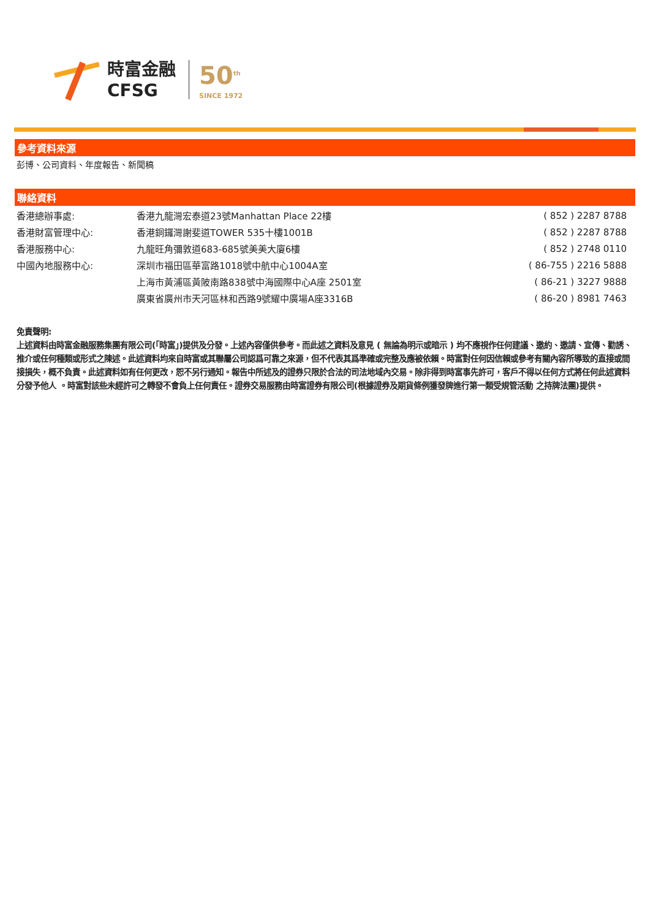時富金融
CFSG
50<sup>th</sup>
SINCE 1972
參考資料來源
彭博、公司資料、年度報告、新聞稿
聯絡資料
| 香港總辦事處: | 香港九龍灣宏泰道23號Manhattan Place 22樓 | ( 852 ) 2287 8788 |
| 香港財富管理中心: | 香港銅鑼灣謝斐道TOWER 535十樓1001B | ( 852 ) 2287 8788 |
| 香港服務中心: | 九龍旺角彌敦道683-685號美美大廈6樓 | ( 852 ) 2748 0110 |
| 中國內地服務中心: | 深圳市福田區華富路1018號中航中心1004A室 | ( 86-755 ) 2216 5888 |
| | 上海市黃浦區黃陂南路838號中海國際中心A座 2501室 | ( 86-21 ) 3227 9888 |
| | 廣東省廣州市天河區林和西路9號耀中廣場A座3316B | ( 86-20 ) 8981 7463 |
免責聲明:
上述資料由時富金融服務集團有限公司(「時富」)提供及分發。上述內容僅供參考。而此述之資料及意見 ( 無論為明示或暗示 ) 均不應視作任何建議、邀約、邀請、宣傳、勸誘、推介或任何種類或形式之陳述。此述資料均來自時富或其聯屬公司認爲可靠之來源，但不代表其爲準確或完整及應被依賴。時富對任何因信賴或參考有關內容所導致的直接或間接損失，概不負責。此述資料如有任何更改，恕不另行通知。報告中所述及的證券只限於合法的司法地域內交易。除非得到時富事先許可，客戶不得以任何方式將任何此述資料分發予他人 。時富對該些未經許可之轉發不會負上任何責任。證券交易服務由時富證券有限公司(根據證券及期貨條例獲發牌進行第一類受規管活動 之持牌法團)提供。